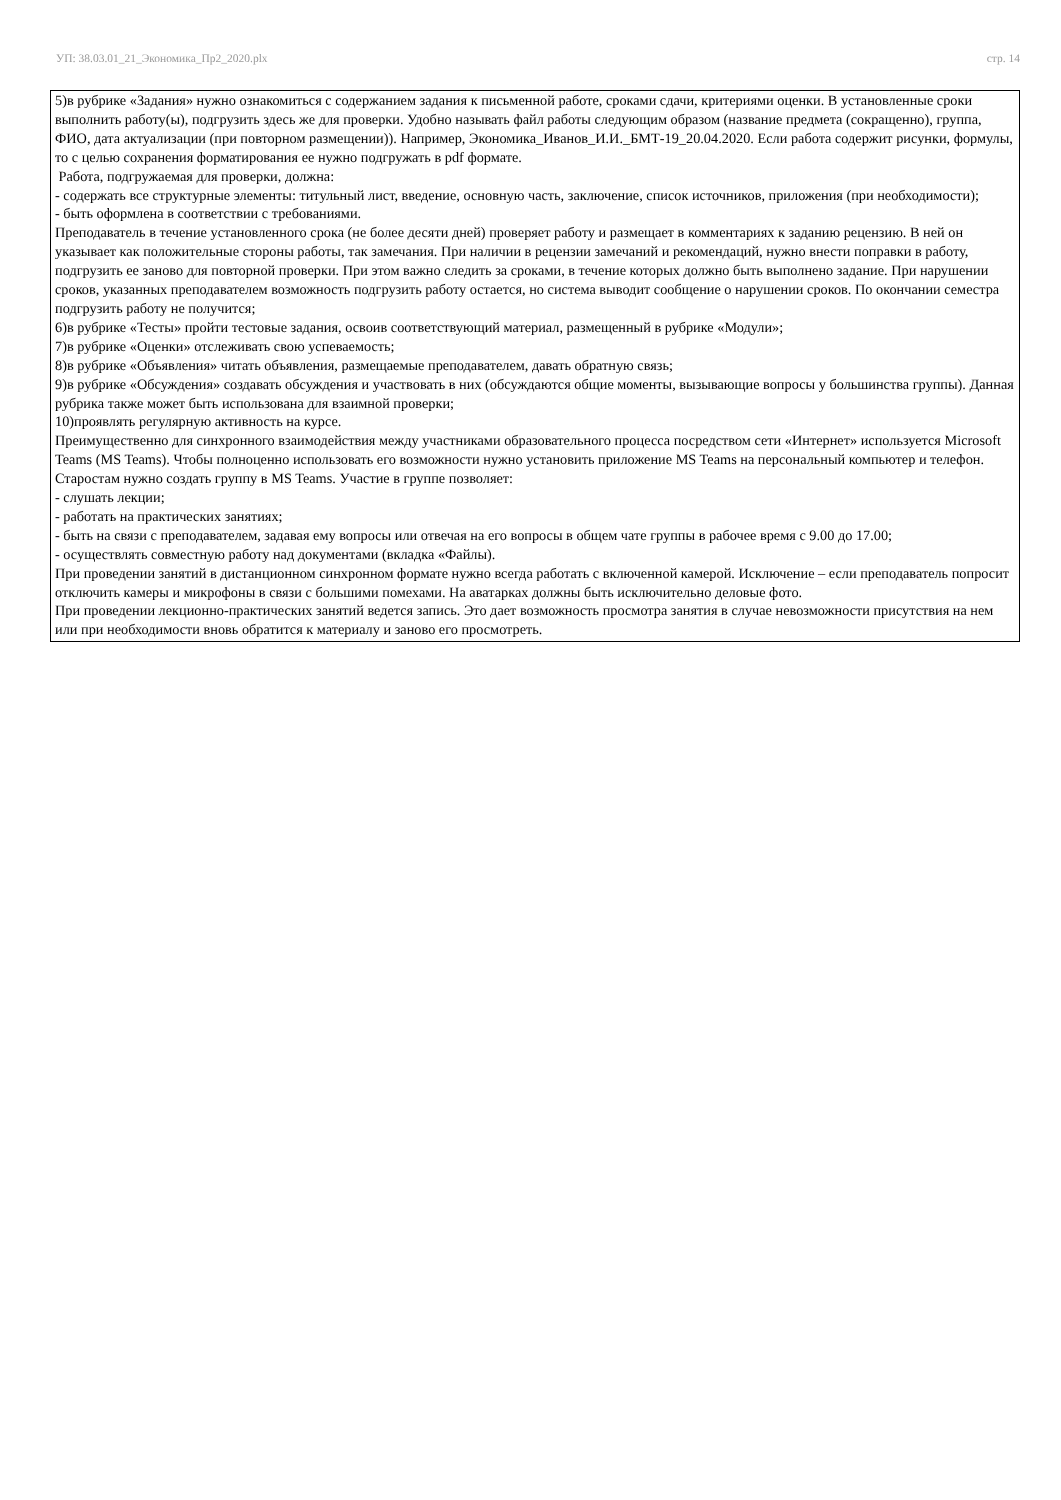УП: 38.03.01_21_Экономика_Пр2_2020.plx стр. 14
5)в рубрике «Задания» нужно ознакомиться с содержанием задания к письменной работе, сроками сдачи, критериями оценки. В установленные сроки выполнить работу(ы), подгрузить здесь же для проверки. Удобно называть файл работы следующим образом (название предмета (сокращенно), группа, ФИО, дата актуализации (при повторном размещении)). Например, Экономика_Иванов_И.И._БМТ-19_20.04.2020. Если работа содержит рисунки, формулы, то с целью сохранения форматирования ее нужно подгружать в pdf формате.
Работа, подгружаемая для проверки, должна:
- содержать все структурные элементы: титульный лист, введение, основную часть, заключение, список источников, приложения (при необходимости);
- быть оформлена в соответствии с требованиями.
Преподаватель в течение установленного срока (не более десяти дней) проверяет работу и размещает в комментариях к заданию рецензию. В ней он указывает как положительные стороны работы, так замечания. При наличии в рецензии замечаний и рекомендаций, нужно внести поправки в работу, подгрузить ее заново для повторной проверки. При этом важно следить за сроками, в течение которых должно быть выполнено задание. При нарушении сроков, указанных преподавателем возможность подгрузить работу остается, но система выводит сообщение о нарушении сроков. По окончании семестра подгрузить работу не получится;
6)в рубрике «Тесты» пройти тестовые задания, освоив соответствующий материал, размещенный в рубрике «Модули»;
7)в рубрике «Оценки» отслеживать свою успеваемость;
8)в рубрике «Объявления» читать объявления, размещаемые преподавателем, давать обратную связь;
9)в рубрике «Обсуждения» создавать обсуждения и участвовать в них (обсуждаются общие моменты, вызывающие вопросы у большинства группы). Данная рубрика также может быть использована для взаимной проверки;
10)проявлять регулярную активность на курсе.
Преимущественно для синхронного взаимодействия между участниками образовательного процесса посредством сети «Интернет» используется Microsoft Teams (MS Teams). Чтобы полноценно использовать его возможности нужно установить приложение MS Teams на персональный компьютер и телефон. Старостам нужно создать группу в MS Teams. Участие в группе позволяет:
- слушать лекции;
- работать на практических занятиях;
- быть на связи с преподавателем, задавая ему вопросы или отвечая на его вопросы в общем чате группы в рабочее время с 9.00 до 17.00;
- осуществлять совместную работу над документами (вкладка «Файлы).
При проведении занятий в дистанционном синхронном формате нужно всегда работать с включенной камерой. Исключение – если преподаватель попросит отключить камеры и микрофоны в связи с большими помехами. На аватарках должны быть исключительно деловые фото.
При проведении лекционно-практических занятий ведется запись. Это дает возможность просмотра занятия в случае невозможности присутствия на нем или при необходимости вновь обратится к материалу и заново его просмотреть.